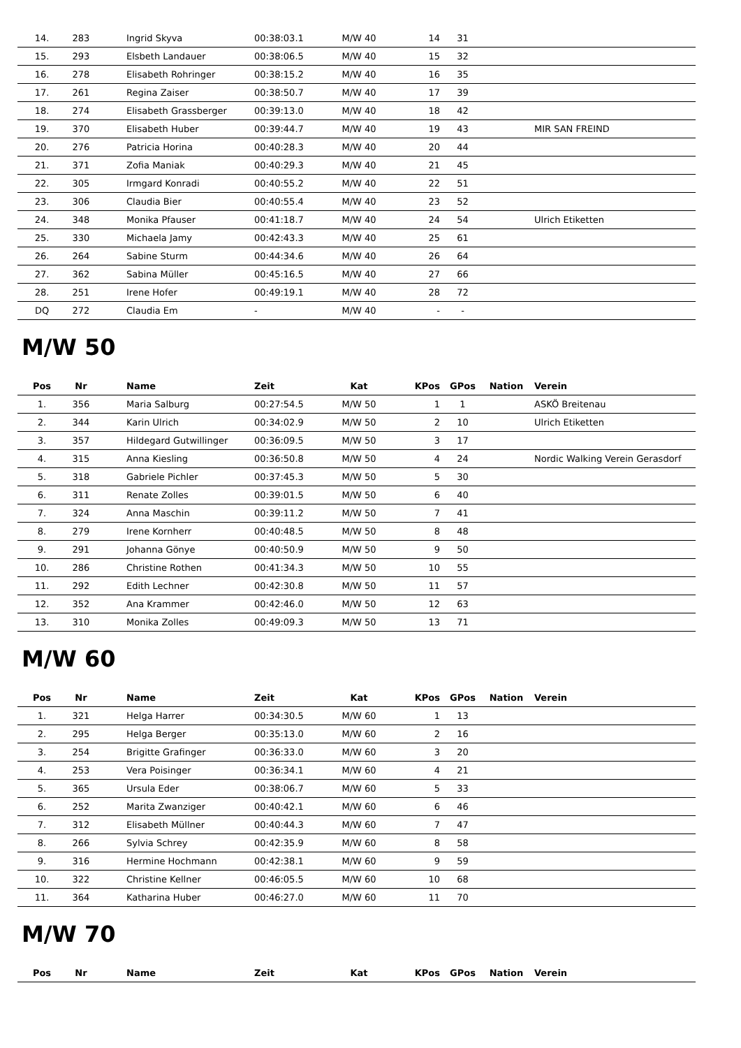| 14. | 283 | Ingrid Skyva | 00:38:03.1 | M/W 40 | 14 | 31 | | |
| 15. | 293 | Elsbeth Landauer | 00:38:06.5 | M/W 40 | 15 | 32 | | |
| 16. | 278 | Elisabeth Rohringer | 00:38:15.2 | M/W 40 | 16 | 35 | | |
| 17. | 261 | Regina Zaiser | 00:38:50.7 | M/W 40 | 17 | 39 | | |
| 18. | 274 | Elisabeth Grassberger | 00:39:13.0 | M/W 40 | 18 | 42 | | |
| 19. | 370 | Elisabeth Huber | 00:39:44.7 | M/W 40 | 19 | 43 | | MIR SAN FREIND |
| 20. | 276 | Patricia Horina | 00:40:28.3 | M/W 40 | 20 | 44 | | |
| 21. | 371 | Zofia Maniak | 00:40:29.3 | M/W 40 | 21 | 45 | | |
| 22. | 305 | Irmgard Konradi | 00:40:55.2 | M/W 40 | 22 | 51 | | |
| 23. | 306 | Claudia Bier | 00:40:55.4 | M/W 40 | 23 | 52 | | |
| 24. | 348 | Monika Pfauser | 00:41:18.7 | M/W 40 | 24 | 54 | | Ulrich Etiketten |
| 25. | 330 | Michaela Jamy | 00:42:43.3 | M/W 40 | 25 | 61 | | |
| 26. | 264 | Sabine Sturm | 00:44:34.6 | M/W 40 | 26 | 64 | | |
| 27. | 362 | Sabina Müller | 00:45:16.5 | M/W 40 | 27 | 66 | | |
| 28. | 251 | Irene Hofer | 00:49:19.1 | M/W 40 | 28 | 72 | | |
| DQ | 272 | Claudia Em | - | M/W 40 | - | - | | |
M/W 50
| Pos | Nr | Name | Zeit | Kat | KPos | GPos | Nation | Verein |
| --- | --- | --- | --- | --- | --- | --- | --- | --- |
| 1. | 356 | Maria Salburg | 00:27:54.5 | M/W 50 | 1 | 1 | | ASKÖ Breitenau |
| 2. | 344 | Karin Ulrich | 00:34:02.9 | M/W 50 | 2 | 10 | | Ulrich Etiketten |
| 3. | 357 | Hildegard Gutwillinger | 00:36:09.5 | M/W 50 | 3 | 17 | | |
| 4. | 315 | Anna Kiesling | 00:36:50.8 | M/W 50 | 4 | 24 | | Nordic Walking Verein Gerasdorf |
| 5. | 318 | Gabriele Pichler | 00:37:45.3 | M/W 50 | 5 | 30 | | |
| 6. | 311 | Renate Zolles | 00:39:01.5 | M/W 50 | 6 | 40 | | |
| 7. | 324 | Anna Maschin | 00:39:11.2 | M/W 50 | 7 | 41 | | |
| 8. | 279 | Irene Kornherr | 00:40:48.5 | M/W 50 | 8 | 48 | | |
| 9. | 291 | Johanna Gönye | 00:40:50.9 | M/W 50 | 9 | 50 | | |
| 10. | 286 | Christine Rothen | 00:41:34.3 | M/W 50 | 10 | 55 | | |
| 11. | 292 | Edith Lechner | 00:42:30.8 | M/W 50 | 11 | 57 | | |
| 12. | 352 | Ana Krammer | 00:42:46.0 | M/W 50 | 12 | 63 | | |
| 13. | 310 | Monika Zolles | 00:49:09.3 | M/W 50 | 13 | 71 | | |
M/W 60
| Pos | Nr | Name | Zeit | Kat | KPos | GPos | Nation | Verein |
| --- | --- | --- | --- | --- | --- | --- | --- | --- |
| 1. | 321 | Helga Harrer | 00:34:30.5 | M/W 60 | 1 | 13 | | |
| 2. | 295 | Helga Berger | 00:35:13.0 | M/W 60 | 2 | 16 | | |
| 3. | 254 | Brigitte Grafinger | 00:36:33.0 | M/W 60 | 3 | 20 | | |
| 4. | 253 | Vera Poisinger | 00:36:34.1 | M/W 60 | 4 | 21 | | |
| 5. | 365 | Ursula Eder | 00:38:06.7 | M/W 60 | 5 | 33 | | |
| 6. | 252 | Marita Zwanziger | 00:40:42.1 | M/W 60 | 6 | 46 | | |
| 7. | 312 | Elisabeth Müllner | 00:40:44.3 | M/W 60 | 7 | 47 | | |
| 8. | 266 | Sylvia Schrey | 00:42:35.9 | M/W 60 | 8 | 58 | | |
| 9. | 316 | Hermine Hochmann | 00:42:38.1 | M/W 60 | 9 | 59 | | |
| 10. | 322 | Christine Kellner | 00:46:05.5 | M/W 60 | 10 | 68 | | |
| 11. | 364 | Katharina Huber | 00:46:27.0 | M/W 60 | 11 | 70 | | |
M/W 70
| Pos | Nr | Name | Zeit | Kat | KPos | GPos | Nation | Verein |
| --- | --- | --- | --- | --- | --- | --- | --- | --- |